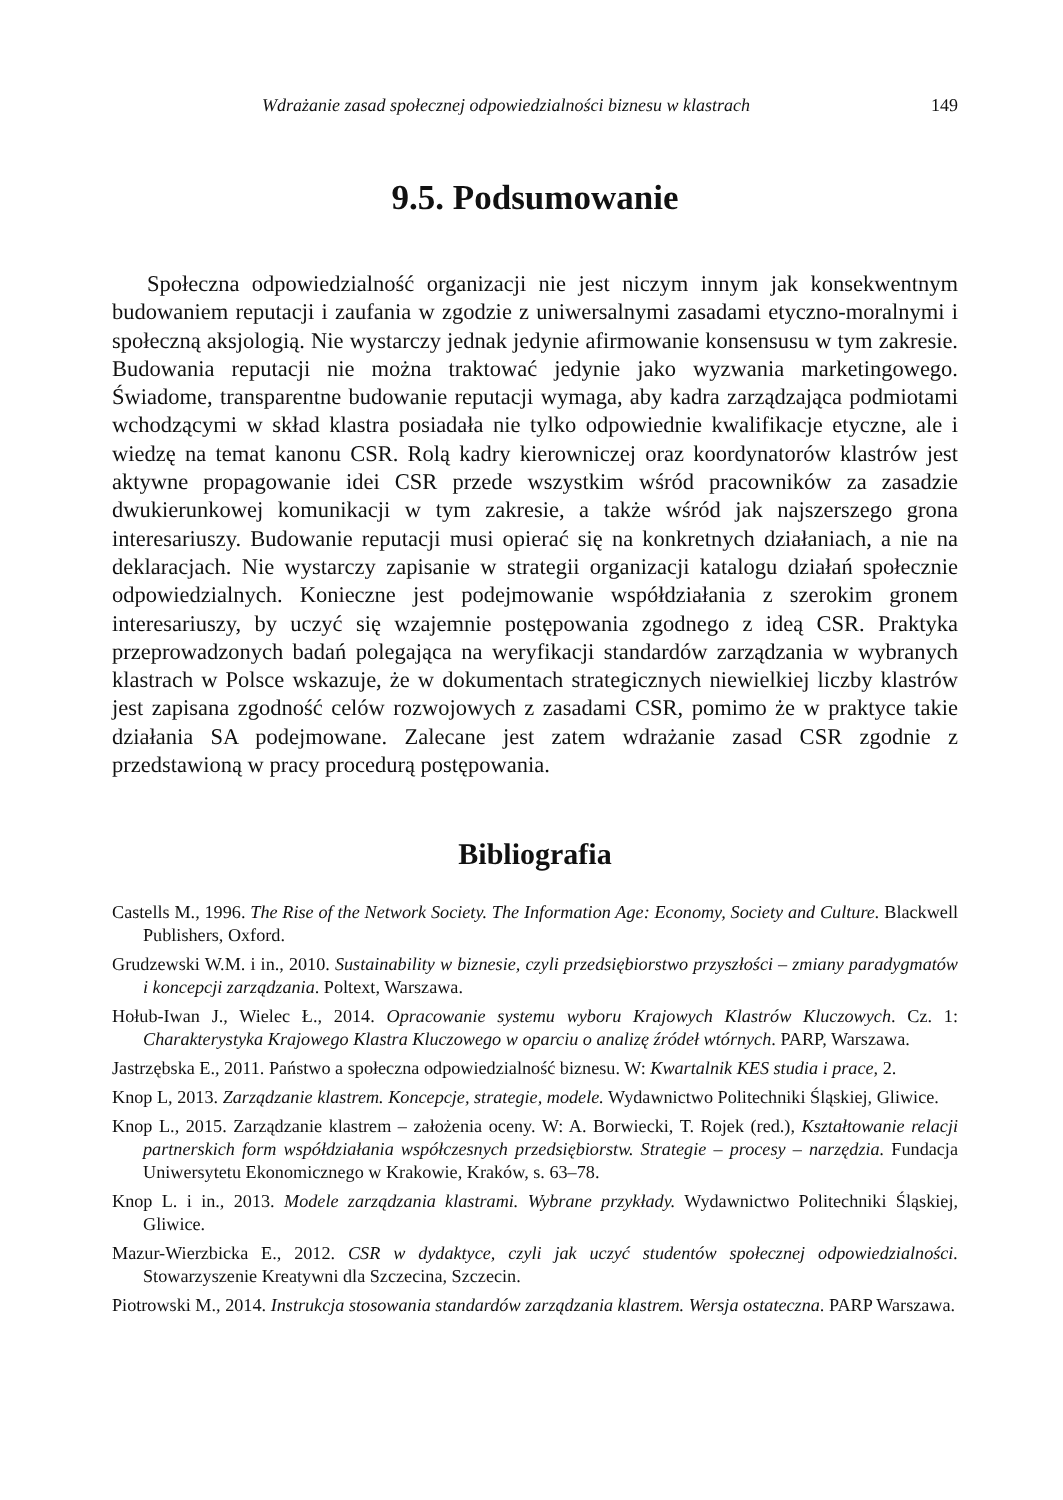Wdrażanie zasad społecznej odpowiedzialności biznesu w klastrach 149
9.5. Podsumowanie
Społeczna odpowiedzialność organizacji nie jest niczym innym jak konsekwentnym budowaniem reputacji i zaufania w zgodzie z uniwersalnymi zasadami etyczno-moralnymi i społeczną aksjologią. Nie wystarczy jednak jedynie afirmowanie konsensusu w tym zakresie. Budowania reputacji nie można traktować jedynie jako wyzwania marketingowego. Świadome, transparentne budowanie reputacji wymaga, aby kadra zarządzająca podmiotami wchodzącymi w skład klastra posiadała nie tylko odpowiednie kwalifikacje etyczne, ale i wiedzę na temat kanonu CSR. Rolą kadry kierowniczej oraz koordynatorów klastrów jest aktywne propagowanie idei CSR przede wszystkim wśród pracowników za zasadzie dwukierunkowej komunikacji w tym zakresie, a także wśród jak najszerszego grona interesariuszy. Budowanie reputacji musi opierać się na konkretnych działaniach, a nie na deklaracjach. Nie wystarczy zapisanie w strategii organizacji katalogu działań społecznie odpowiedzialnych. Konieczne jest podejmowanie współdziałania z szerokim gronem interesariuszy, by uczyć się wzajemnie postępowania zgodnego z ideą CSR. Praktyka przeprowadzonych badań polegająca na weryfikacji standardów zarządzania w wybranych klastrach w Polsce wskazuje, że w dokumentach strategicznych niewielkiej liczby klastrów jest zapisana zgodność celów rozwojowych z zasadami CSR, pomimo że w praktyce takie działania SA podejmowane. Zalecane jest zatem wdrażanie zasad CSR zgodnie z przedstawioną w pracy procedurą postępowania.
Bibliografia
Castells M., 1996. The Rise of the Network Society. The Information Age: Economy, Society and Culture. Blackwell Publishers, Oxford.
Grudzewski W.M. i in., 2010. Sustainability w biznesie, czyli przedsiębiorstwo przyszłości – zmiany paradygmatów i koncepcji zarządzania. Poltext, Warszawa.
Hołub-Iwan J., Wielec Ł., 2014. Opracowanie systemu wyboru Krajowych Klastrów Kluczowych. Cz. 1: Charakterystyka Krajowego Klastra Kluczowego w oparciu o analizę źródeł wtórnych. PARP, Warszawa.
Jastrzębska E., 2011. Państwo a społeczna odpowiedzialność biznesu. W: Kwartalnik KES studia i prace, 2.
Knop L, 2013. Zarządzanie klastrem. Koncepcje, strategie, modele. Wydawnictwo Politechniki Śląskiej, Gliwice.
Knop L., 2015. Zarządzanie klastrem – założenia oceny. W: A. Borwiecki, T. Rojek (red.), Kształtowanie relacji partnerskich form współdziałania współczesnych przedsiębiorstw. Strategie – procesy – narzędzia. Fundacja Uniwersytetu Ekonomicznego w Krakowie, Kraków, s. 63–78.
Knop L. i in., 2013. Modele zarządzania klastrami. Wybrane przykłady. Wydawnictwo Politechniki Śląskiej, Gliwice.
Mazur-Wierzbicka E., 2012. CSR w dydaktyce, czyli jak uczyć studentów społecznej odpowiedzialności. Stowarzyszenie Kreatywni dla Szczecina, Szczecin.
Piotrowski M., 2014. Instrukcja stosowania standardów zarządzania klastrem. Wersja ostateczna. PARP Warszawa.